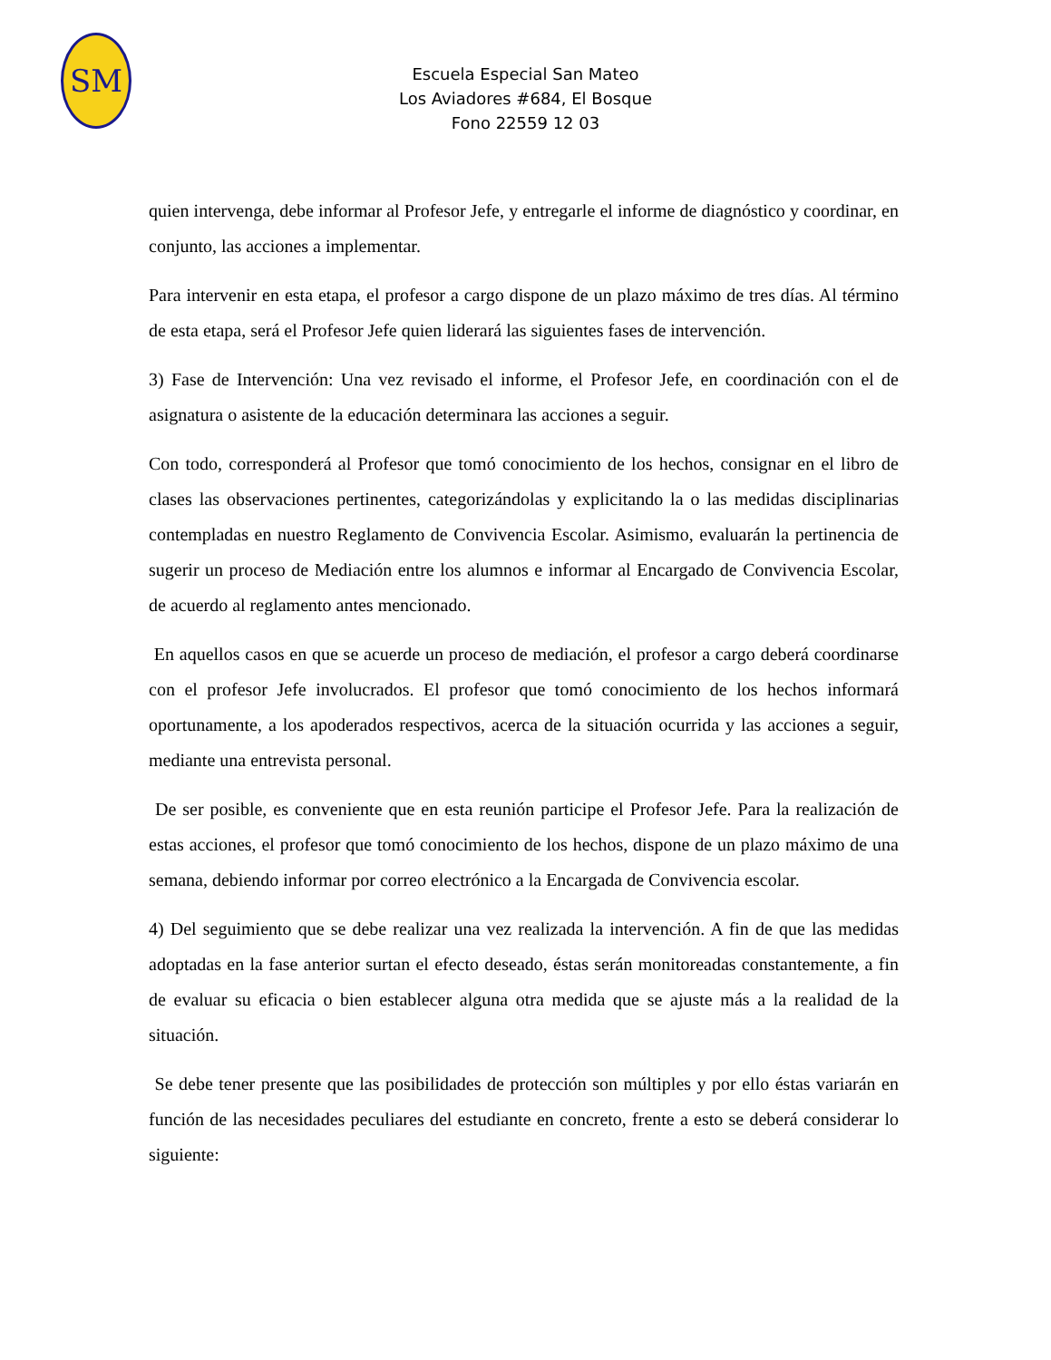SM
Escuela Especial San Mateo
Los Aviadores #684, El Bosque
Fono 22559 12 03
quien intervenga, debe informar al Profesor Jefe, y entregarle el informe de diagnóstico y coordinar, en conjunto, las acciones a implementar.
Para intervenir en esta etapa, el profesor a cargo dispone de un plazo máximo de tres días. Al término de esta etapa, será el Profesor Jefe quien liderará las siguientes fases de intervención.
3) Fase de Intervención: Una vez revisado el informe, el Profesor Jefe, en coordinación con el de asignatura o asistente de la educación determinara las acciones a seguir.
Con todo, corresponderá al Profesor que tomó conocimiento de los hechos, consignar en el libro de clases las observaciones pertinentes, categorizándolas y explicitando la o las medidas disciplinarias contempladas en nuestro Reglamento de Convivencia Escolar. Asimismo, evaluarán la pertinencia de sugerir un proceso de Mediación entre los alumnos e informar al Encargado de Convivencia Escolar, de acuerdo al reglamento antes mencionado.
En aquellos casos en que se acuerde un proceso de mediación, el profesor a cargo deberá coordinarse con el profesor Jefe involucrados. El profesor que tomó conocimiento de los hechos informará oportunamente, a los apoderados respectivos, acerca de la situación ocurrida y las acciones a seguir, mediante una entrevista personal.
De ser posible, es conveniente que en esta reunión participe el Profesor Jefe. Para la realización de estas acciones, el profesor que tomó conocimiento de los hechos, dispone de un plazo máximo de una semana, debiendo informar por correo electrónico a la Encargada de Convivencia escolar.
4) Del seguimiento que se debe realizar una vez realizada la intervención. A fin de que las medidas adoptadas en la fase anterior surtan el efecto deseado, éstas serán monitoreadas constantemente, a fin de evaluar su eficacia o bien establecer alguna otra medida que se ajuste más a la realidad de la situación.
Se debe tener presente que las posibilidades de protección son múltiples y por ello éstas variarán en función de las necesidades peculiares del estudiante en concreto, frente a esto se deberá considerar lo siguiente: